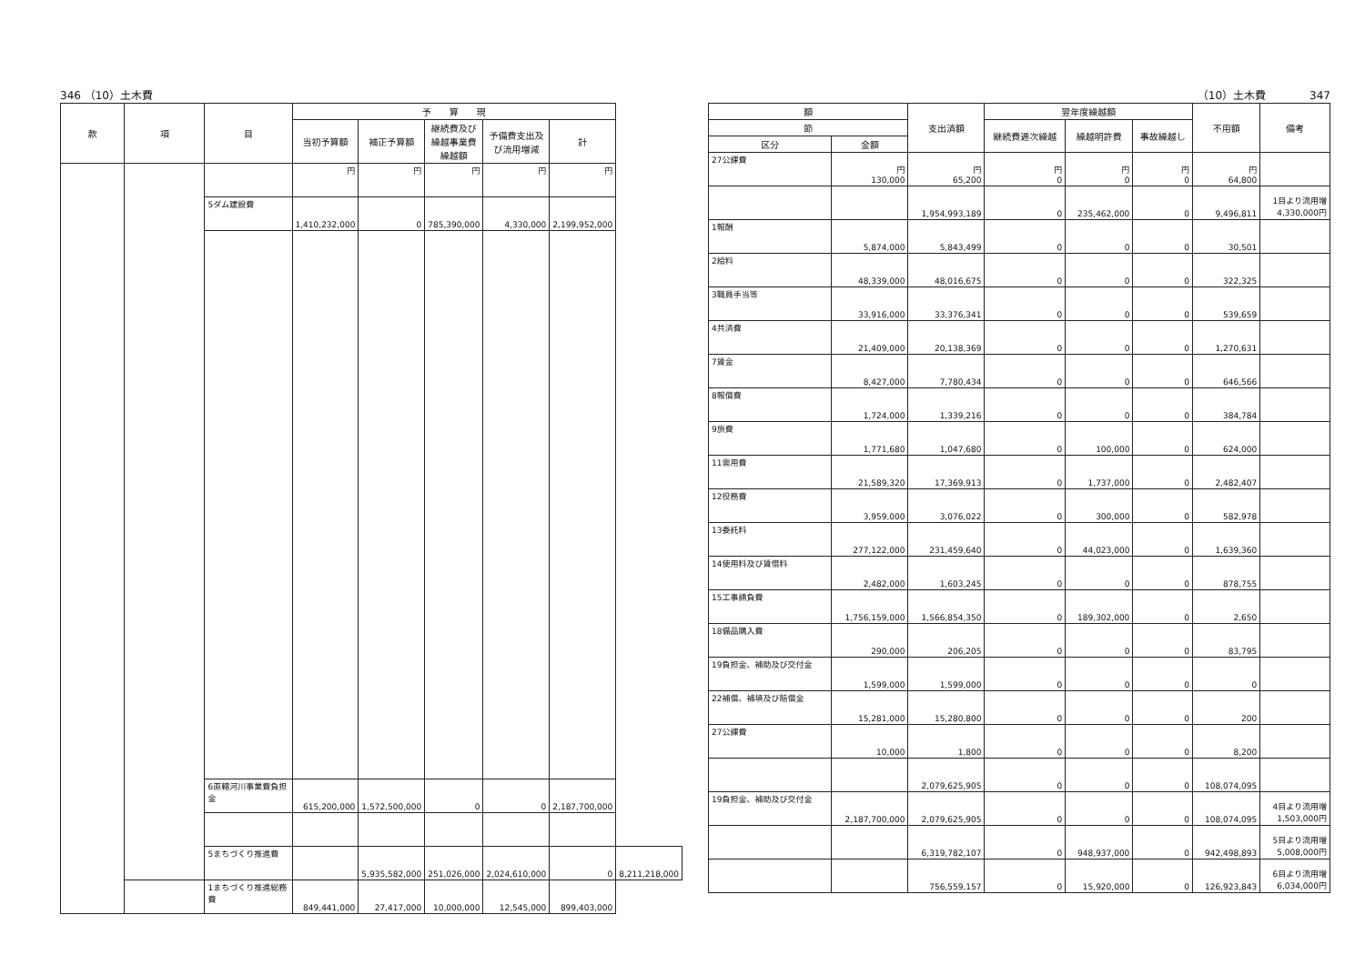346 （10）土木費
| 款 | 項 | 目 | 予 算 現 | | | | | |
| --- | --- | --- | --- | --- | --- | --- | --- | --- |
| | | | 当初予算額 | 補正予算額 | 継続費及び繰越事業費繰越額 | 予備費支出及び流用増減 | 計 | |
| | | | 円 | 円 | 円 | 円 | 円 | |
| | | 5ダム建設費 | 1,410,232,000 | 0 | 785,390,000 | 4,330,000 | 2,199,952,000 | |
| | | 6直轄河川事業費負担金 | 615,200,000 | 1,572,500,000 | 0 | 0 | 2,187,700,000 | |
| | | 5まちづくり推進費 | | 5,935,582,000 | 251,026,000 | 2,024,610,000 | 0 | 8,211,218,000 |
| | | 1まちづくり推進総務費 | 849,441,000 | 27,417,000 | 10,000,000 | 12,545,000 | 899,403,000 | |
（10）土木費　　　　347
| 額 | | 支出済額 | 翌年度繰越額 | | | 不用額 | 備考 |
| --- | --- | --- | --- | --- | --- | --- | --- |
| 節 | | | 継続費逓次繰越 | 繰越明許費 | 事故繰越し | | |
| 区分 | 金額 | | | | | | |
| 27公課費 | 円 130,000 | 円 65,200 | 円 0 | 円 0 | 円 0 | 円 64,800 | |
| | | 1,954,993,189 | 0 | 235,462,000 | 0 | 9,496,811 | 1目より流用増 4,330,000円 |
| 1報酬 | 5,874,000 | 5,843,499 | 0 | 0 | 0 | 30,501 | |
| 2給料 | 48,339,000 | 48,016,675 | 0 | 0 | 0 | 322,325 | |
| 3職員手当等 | 33,916,000 | 33,376,341 | 0 | 0 | 0 | 539,659 | |
| 4共済費 | 21,409,000 | 20,138,369 | 0 | 0 | 0 | 1,270,631 | |
| 7賃金 | 8,427,000 | 7,780,434 | 0 | 0 | 0 | 646,566 | |
| 8報償費 | 1,724,000 | 1,339,216 | 0 | 0 | 0 | 384,784 | |
| 9旅費 | 1,771,680 | 1,047,680 | 0 | 100,000 | 0 | 624,000 | |
| 11需用費 | 21,589,320 | 17,369,913 | 0 | 1,737,000 | 0 | 2,482,407 | |
| 12役務費 | 3,959,000 | 3,076,022 | 0 | 300,000 | 0 | 582,978 | |
| 13委託料 | 277,122,000 | 231,459,640 | 0 | 44,023,000 | 0 | 1,639,360 | |
| 14使用料及び賃借料 | 2,482,000 | 1,603,245 | 0 | 0 | 0 | 878,755 | |
| 15工事請負費 | 1,756,159,000 | 1,566,854,350 | 0 | 189,302,000 | 0 | 2,650 | |
| 18備品購入費 | 290,000 | 206,205 | 0 | 0 | 0 | 83,795 | |
| 19負担金、補助及び交付金 | 1,599,000 | 1,599,000 | 0 | 0 | 0 | 0 | |
| 22補償、補填及び賠償金 | 15,281,000 | 15,280,800 | 0 | 0 | 0 | 200 | |
| 27公課費 | 10,000 | 1,800 | 0 | 0 | 0 | 8,200 | |
| | | 2,079,625,905 | 0 | 0 | 0 | 108,074,095 | |
| 19負担金、補助及び交付金 | 2,187,700,000 | 2,079,625,905 | 0 | 0 | 0 | 108,074,095 | 4目より流用増 1,503,000円 |
| | | 6,319,782,107 | 0 | 948,937,000 | 0 | 942,498,893 | 5目より流用増 5,008,000円 |
| | | 756,559,157 | 0 | 15,920,000 | 0 | 126,923,843 | 6目より流用増 6,034,000円 |